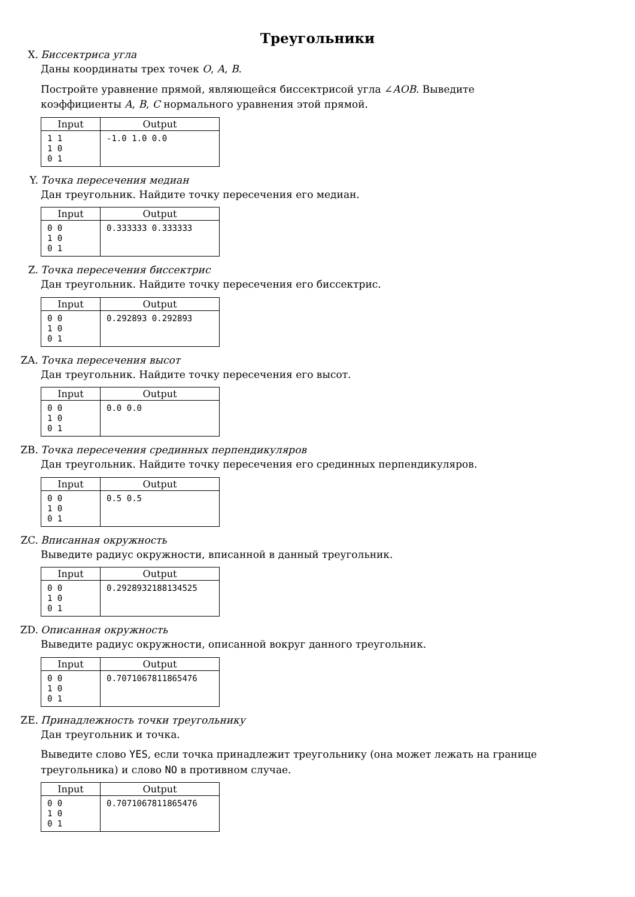Треугольники
X. Биссектриса угла
Даны координаты трех точек O, A, B.
Постройте уравнение прямой, являющейся биссектрисой угла ∠AOB. Выведите коэффициенты A, B, C нормального уравнения этой прямой.
| Input | Output |
| --- | --- |
| 1 1 1 0 0 1 | -1.0 1.0 0.0 |
Y. Точка пересечения медиан
Дан треугольник. Найдите точку пересечения его медиан.
| Input | Output |
| --- | --- |
| 0 0 1 0 0 1 | 0.333333 0.333333 |
Z. Точка пересечения биссектрис
Дан треугольник. Найдите точку пересечения его биссектрис.
| Input | Output |
| --- | --- |
| 0 0 1 0 0 1 | 0.292893 0.292893 |
ZA. Точка пересечения высот
Дан треугольник. Найдите точку пересечения его высот.
| Input | Output |
| --- | --- |
| 0 0 1 0 0 1 | 0.0 0.0 |
ZB. Точка пересечения срединных перпендикуляров
Дан треугольник. Найдите точку пересечения его срединных перпендикуляров.
| Input | Output |
| --- | --- |
| 0 0 1 0 0 1 | 0.5 0.5 |
ZC. Вписанная окружность
Выведите радиус окружности, вписанной в данный треугольник.
| Input | Output |
| --- | --- |
| 0 0 1 0 0 1 | 0.2928932188134525 |
ZD. Описанная окружность
Выведите радиус окружности, описанной вокруг данного треугольник.
| Input | Output |
| --- | --- |
| 0 0 1 0 0 1 | 0.7071067811865476 |
ZE. Принадлежность точки треугольнику
Дан треугольник и точка.
Выведите слово YES, если точка принадлежит треугольнику (она может лежать на границе треугольника) и слово NO в противном случае.
| Input | Output |
| --- | --- |
| 0 0 1 0 0 1 | 0.7071067811865476 |